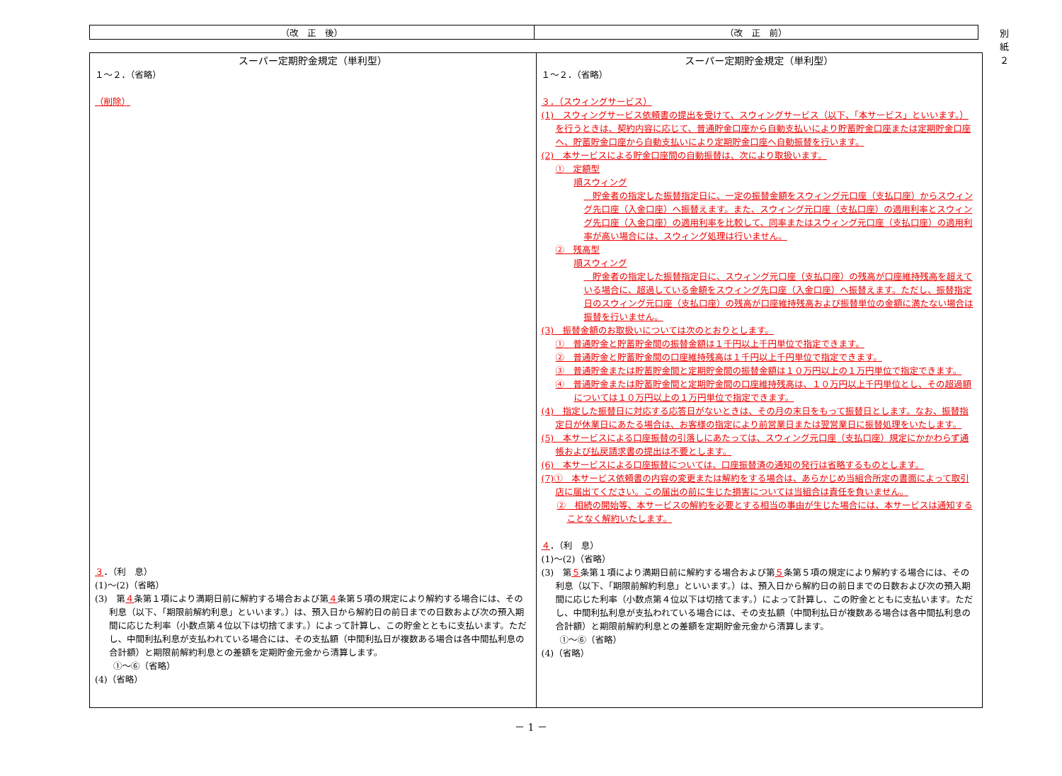| （改 正 後） | （改 正 前） |
別紙２
| スーパー定期貯金規定（単利型） １～２．（省略） （削除） ３ ．（利 息） (1)～(2)（省略） (3) 第 ４ 条第１項により満期日前に解約する場合および第 ４ 条第５項の規定により解約する場合には、その利息（以下、「期限前解約利息」といいます。）は、預入日から解約日の前日までの日数および次の預入期間に応じた利率（小数点第４位以下は切捨てます。）によって計算し、この貯金とともに支払います。ただし、中間利払利息が支払われている場合には、その支払額（中間利払日が複数ある場合は各中間払利息の合計額）と期限前解約利息との差額を定期貯金元金から清算します。 ①～⑥（省略） (4)（省略） | スーパー定期貯金規定（単利型） １～２．（省略） ３．（スウィングサービス） (1) スウィングサービス依頼書の提出を受けて、スウィングサービス（以下、「本サービス」といいます。）を行うときは、契約内容に応じて、普通貯金口座から自動支払いにより貯蓄貯金口座または定期貯金口座へ、貯蓄貯金口座から自動支払いにより定期貯金口座へ自動振替を行います。 (2) 本サービスによる貯金口座間の自動振替は、次により取扱います。 ① 定額型 順スウィング 貯金者の指定した振替指定日に、一定の振替金額をスウィング元口座（支払口座）からスウィング先口座（入金口座）へ振替えます。また、スウィング元口座（支払口座）の適用利率とスウィング先口座（入金口座）の適用利率を比較して、同率またはスウィング元口座（支払口座）の適用利率が高い場合には、スウィング処理は行いません。 ② 残高型 順スウィング 貯金者の指定した振替指定日に、スウィング元口座（支払口座）の残高が口座維持残高を超えている場合に、超過している金額をスウィング先口座（入金口座）へ振替えます。ただし、振替指定日のスウィング元口座（支払口座）の残高が口座維持残高および振替単位の金額に満たない場合は振替を行いません。 (3) 振替金額のお取扱いについては次のとおりとします。 ① 普通貯金と貯蓄貯金間の振替金額は１千円以上千円単位で指定できます。 ② 普通貯金と貯蓄貯金間の口座維持残高は１千円以上千円単位で指定できます。 ③ 普通貯金または貯蓄貯金間と定期貯金間の振替金額は１０万円以上の１万円単位で指定できます。 ④ 普通貯金または貯蓄貯金間と定期貯金間の口座維持残高は、１０万円以上千円単位とし、その超過額については１０万円以上の１万円単位で指定できます。 (4) 指定した振替日に対応する応答日がないときは、その月の末日をもって振替日とします。なお、振替指定日が休業日にあたる場合は、お客様の指定により前営業日または翌営業日に振替処理をいたします。 (5) 本サービスによる口座振替の引落しにあたっては、スウィング元口座（支払口座）規定にかかわらず通帳および払戻請求書の提出は不要とします。 (6) 本サービスによる口座振替については、口座振替済の通知の発行は省略するものとします。 (7)① 本サービス依頼書の内容の変更または解約をする場合は、あらかじめ当組合所定の書面によって取引店に届出てください。この届出の前に生じた損害については当組合は責任を負いません。 ② 相続の開始等、本サービスの解約を必要とする相当の事由が生じた場合には、本サービスは通知することなく解約いたします。 ４ ．（利 息） (1)～(2)（省略） (3) 第 ５ 条第１項により満期日前に解約する場合および第 ５ 条第５項の規定により解約する場合には、その利息（以下、「期限前解約利息」といいます。）は、預入日から解約日の前日までの日数および次の預入期間に応じた利率（小数点第４位以下は切捨てます。）によって計算し、この貯金とともに支払います。ただし、中間利払利息が支払われている場合には、その支払額（中間利払日が複数ある場合は各中間払利息の合計額）と期限前解約利息との差額を定期貯金元金から清算します。 ①～⑥（省略） (4)（省略） |
－ 1 －